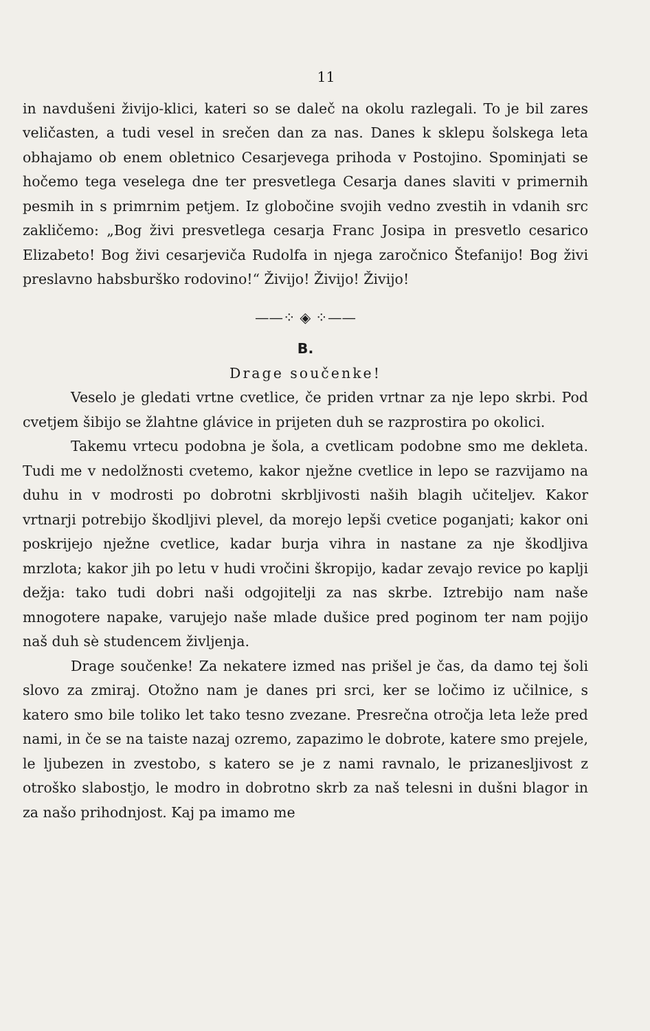11
in navdušeni živijo-klici, kateri so se daleč na okolu razlegali. To je bil zares veličasten, a tudi vesel in srečen dan za nas. Danes k sklepu šolskega leta obhajamo ob enem obletnico Cesarjevega prihoda v Postojino. Spominjati se hočemo tega veselega dne ter presvetlega Cesarja danes slaviti v primernih pesmih in s primrnim petjem. Iz globočine svojih vedno zvestih in vdanih src zakličemo: „Bog živi presvetlega cesarja Franc Josipa in presvetlo cesarico Elizabeto! Bog živi cesarjeviča Rudolfa in njega zaročnico Štefanijo! Bog živi preslavno habsburško rodovino!“ Živijo! Živijo! Živijo!
——⁘ ◈ ⁘——
B.
Drage součenke!
Veselo je gledati vrtne cvetlice, če priden vrtnar za nje lepo skrbi. Pod cvetjem šibijo se žlahtne glávice in prijeten duh se razprostira po okolici.
Takemu vrtecu podobna je šola, a cvetlicam podobne smo me dekleta. Tudi me v nedolžnosti cvetemo, kakor nježne cvetlice in lepo se razvijamo na duhu in v modrosti po dobrotni skrbljivosti naših blagih učiteljev. Kakor vrtnarji potrebijo škodljivi plevel, da morejo lepši cvetice poganjati; kakor oni poskrijejo nježne cvetlice, kadar burja vihra in nastane za nje škodljiva mrzlota; kakor jih po letu v hudi vročini škropijo, kadar zevajo revice po kaplji dežja: tako tudi dobri naši odgojitelji za nas skrbe. Iztrebijo nam naše mnogotere napake, varujejo naše mlade dušice pred poginom ter nam pojijo naš duh sè studencem življenja.
Drage součenke! Za nekatere izmed nas prišel je čas, da damo tej šoli slovo za zmiraj. Otožno nam je danes pri srci, ker se ločimo iz učilnice, s katero smo bile toliko let tako tesno zvezane. Presrečna otročja leta leže pred nami, in če se na taiste nazaj ozremo, zapazimo le dobrote, katere smo prejele, le ljubezen in zvestobo, s katero se je z nami ravnalo, le prizanesljivost z otroško slabostjo, le modro in dobrotno skrb za naš telesni in dušni blagor in za našo prihodnjost. Kaj pa imamo me